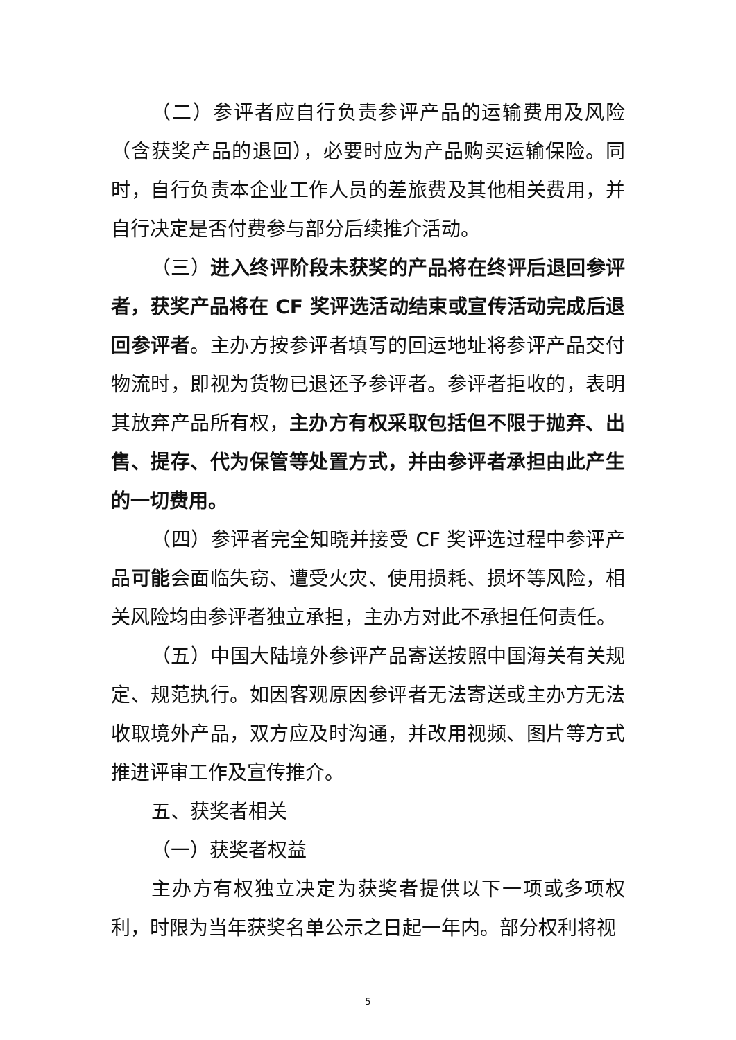（二）参评者应自行负责参评产品的运输费用及风险（含获奖产品的退回），必要时应为产品购买运输保险。同时，自行负责本企业工作人员的差旅费及其他相关费用，并自行决定是否付费参与部分后续推介活动。
（三）进入终评阶段未获奖的产品将在终评后退回参评者，获奖产品将在 CF 奖评选活动结束或宣传活动完成后退回参评者。主办方按参评者填写的回运地址将参评产品交付物流时，即视为货物已退还予参评者。参评者拒收的，表明其放弃产品所有权，主办方有权采取包括但不限于抛弃、出售、提存、代为保管等处置方式，并由参评者承担由此产生的一切费用。
（四）参评者完全知晓并接受 CF 奖评选过程中参评产品可能会面临失窃、遭受火灾、使用损耗、损坏等风险，相关风险均由参评者独立承担，主办方对此不承担任何责任。
（五）中国大陆境外参评产品寄送按照中国海关有关规定、规范执行。如因客观原因参评者无法寄送或主办方无法收取境外产品，双方应及时沟通，并改用视频、图片等方式推进评审工作及宣传推介。
五、获奖者相关
（一）获奖者权益
主办方有权独立决定为获奖者提供以下一项或多项权利，时限为当年获奖名单公示之日起一年内。部分权利将视
5